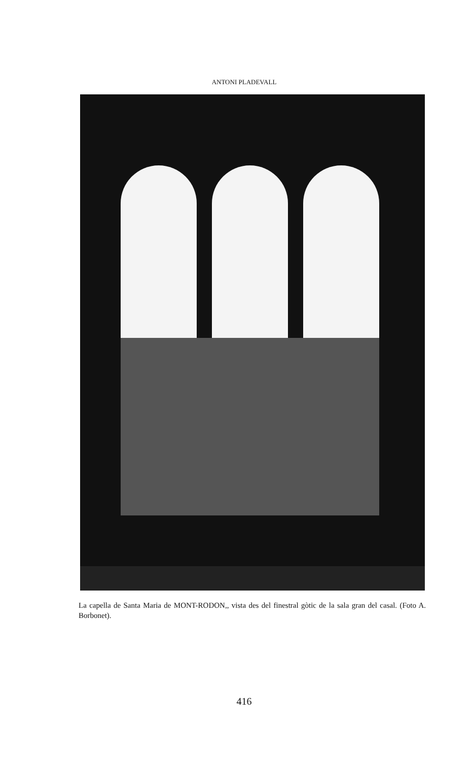ANTONI PLADEVALL
La capella de Santa Maria de MONT-RODON,, vista des del finestral gòtic de la sala gran del casal. (Foto A. Borbonet).
416